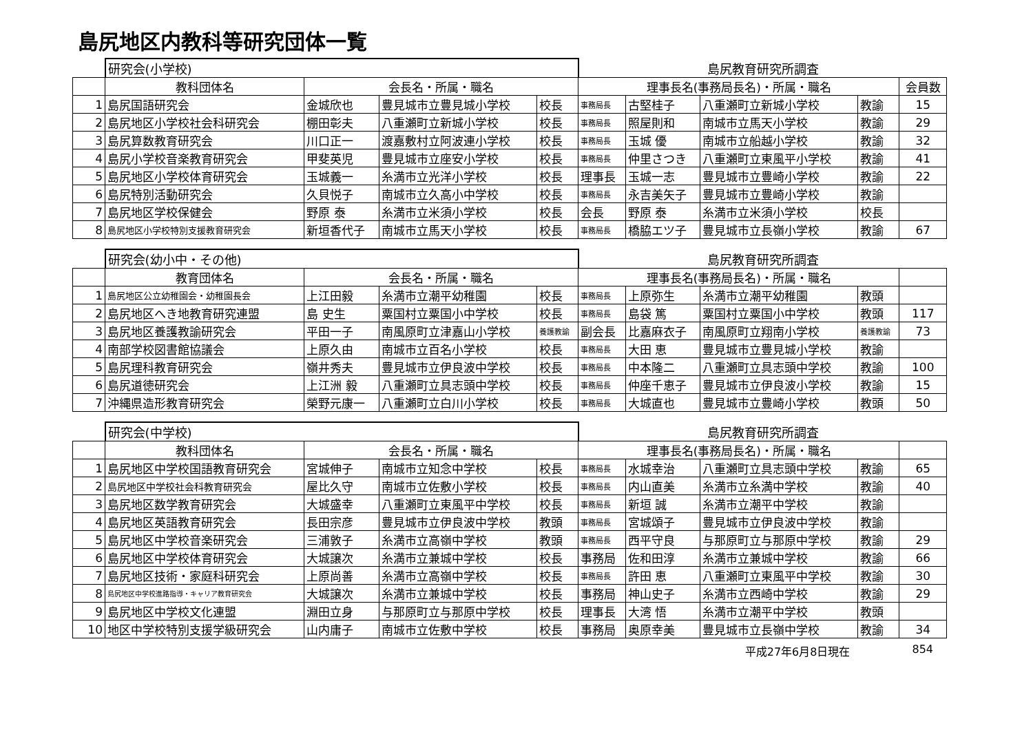島尻地区内教科等研究団体一覧
| | 研究会(小学校) | | | | 島尻教育研究所調査 | | | | |
| | 教科団体名 | 会長名・所属・職名 | | | 理事長名(事務局長名)・所属・職名 | | | | 会員数 |
| 1 | 島尻国語研究会 | 金城欣也 | 豊見城市立豊見城小学校 | 校長 | 事務局長 | 古堅桂子 | 八重瀬町立新城小学校 | 教諭 | 15 |
| 2 | 島尻地区小学校社会科研究会 | 棚田彰夫 | 八重瀬町立新城小学校 | 校長 | 事務局長 | 照屋則和 | 南城市立馬天小学校 | 教諭 | 29 |
| 3 | 島尻算数教育研究会 | 川口正一 | 渡嘉敷村立阿波連小学校 | 校長 | 事務局長 | 玉城 優 | 南城市立船越小学校 | 教諭 | 32 |
| 4 | 島尻小学校音楽教育研究会 | 甲斐英児 | 豊見城市立座安小学校 | 校長 | 事務局長 | 仲里さつき | 八重瀬町立東風平小学校 | 教諭 | 41 |
| 5 | 島尻地区小学校体育研究会 | 玉城義一 | 糸満市立光洋小学校 | 校長 | 理事長 | 玉城一志 | 豊見城市立豊崎小学校 | 教諭 | 22 |
| 6 | 島尻特別活動研究会 | 久貝悦子 | 南城市立久高小中学校 | 校長 | 事務局長 | 永吉美矢子 | 豊見城市立豊崎小学校 | 教諭 | |
| 7 | 島尻地区学校保健会 | 野原 泰 | 糸満市立米須小学校 | 校長 | 会長 | 野原 泰 | 糸満市立米須小学校 | 校長 | |
| 8 | 島尻地区小学校特別支援教育研究会 | 新垣香代子 | 南城市立馬天小学校 | 校長 | 事務局長 | 橋脇エツ子 | 豊見城市立長嶺小学校 | 教諭 | 67 |
| | 研究会(幼小中・その他) | | | | 島尻教育研究所調査 | | | | |
| | 教育団体名 | 会長名・所属・職名 | | | 理事長名(事務局長名)・所属・職名 | | | | |
| 1 | 島尻地区公立幼稚園会・幼稚園長会 | 上江田毅 | 糸満市立潮平幼稚園 | 校長 | 事務局長 | 上原弥生 | 糸満市立潮平幼稚園 | 教頭 | |
| 2 | 島尻地区へき地教育研究連盟 | 島 史生 | 粟国村立粟国小中学校 | 校長 | 事務局長 | 島袋 篤 | 粟国村立粟国小中学校 | 教頭 | 117 |
| 3 | 島尻地区養護教諭研究会 | 平田一子 | 南風原町立津嘉山小学校 | 養護教諭 | 副会長 | 比嘉麻衣子 | 南風原町立翔南小学校 | 養護教諭 | 73 |
| 4 | 南部学校図書館協議会 | 上原久由 | 南城市立百名小学校 | 校長 | 事務局長 | 大田 恵 | 豊見城市立豊見城小学校 | 教諭 | |
| 5 | 島尻理科教育研究会 | 嶺井秀夫 | 豊見城市立伊良波中学校 | 校長 | 事務局長 | 中本隆二 | 八重瀬町立具志頭中学校 | 教諭 | 100 |
| 6 | 島尻道徳研究会 | 上江洲 毅 | 八重瀬町立具志頭中学校 | 校長 | 事務局長 | 仲座千恵子 | 豊見城市立伊良波小学校 | 教諭 | 15 |
| 7 | 沖縄県造形教育研究会 | 榮野元康一 | 八重瀬町立白川小学校 | 校長 | 事務局長 | 大城直也 | 豊見城市立豊崎小学校 | 教頭 | 50 |
| | 研究会(中学校) | | | | 島尻教育研究所調査 | | | | |
| | 教科団体名 | 会長名・所属・職名 | | | 理事長名(事務局長名)・所属・職名 | | | | |
| 1 | 島尻地区中学校国語教育研究会 | 宮城伸子 | 南城市立知念中学校 | 校長 | 事務局長 | 水城幸治 | 八重瀬町立具志頭中学校 | 教諭 | 65 |
| 2 | 島尻地区中学校社会科教育研究会 | 屋比久守 | 南城市立佐敷小学校 | 校長 | 事務局長 | 内山直美 | 糸満市立糸満中学校 | 教諭 | 40 |
| 3 | 島尻地区数学教育研究会 | 大城盛幸 | 八重瀬町立東風平中学校 | 校長 | 事務局長 | 新垣 誠 | 糸満市立潮平中学校 | 教諭 | |
| 4 | 島尻地区英語教育研究会 | 長田宗彦 | 豊見城市立伊良波中学校 | 教頭 | 事務局長 | 宮城頌子 | 豊見城市立伊良波中学校 | 教諭 | |
| 5 | 島尻地区中学校音楽研究会 | 三浦敦子 | 糸満市立高嶺中学校 | 教頭 | 事務局長 | 西平守良 | 与那原町立与那原中学校 | 教諭 | 29 |
| 6 | 島尻地区中学校体育研究会 | 大城譲次 | 糸満市立兼城中学校 | 校長 | 事務局 | 佐和田淳 | 糸満市立兼城中学校 | 教諭 | 66 |
| 7 | 島尻地区技術・家庭科研究会 | 上原尚善 | 糸満市立高嶺中学校 | 校長 | 事務局長 | 許田 恵 | 八重瀬町立東風平中学校 | 教諭 | 30 |
| 8 | 島尻地区中学校進路指導・キャリア教育研究会 | 大城譲次 | 糸満市立兼城中学校 | 校長 | 事務局 | 神山史子 | 糸満市立西崎中学校 | 教諭 | 29 |
| 9 | 島尻地区中学校文化連盟 | 淵田立身 | 与那原町立与那原中学校 | 校長 | 理事長 | 大湾 悟 | 糸満市立潮平中学校 | 教頭 | |
| 10 | 地区中学校特別支援学級研究会 | 山内庸子 | 南城市立佐敷中学校 | 校長 | 事務局 | 奥原幸美 | 豊見城市立長嶺中学校 | 教諭 | 34 |
平成27年6月8日現在 854